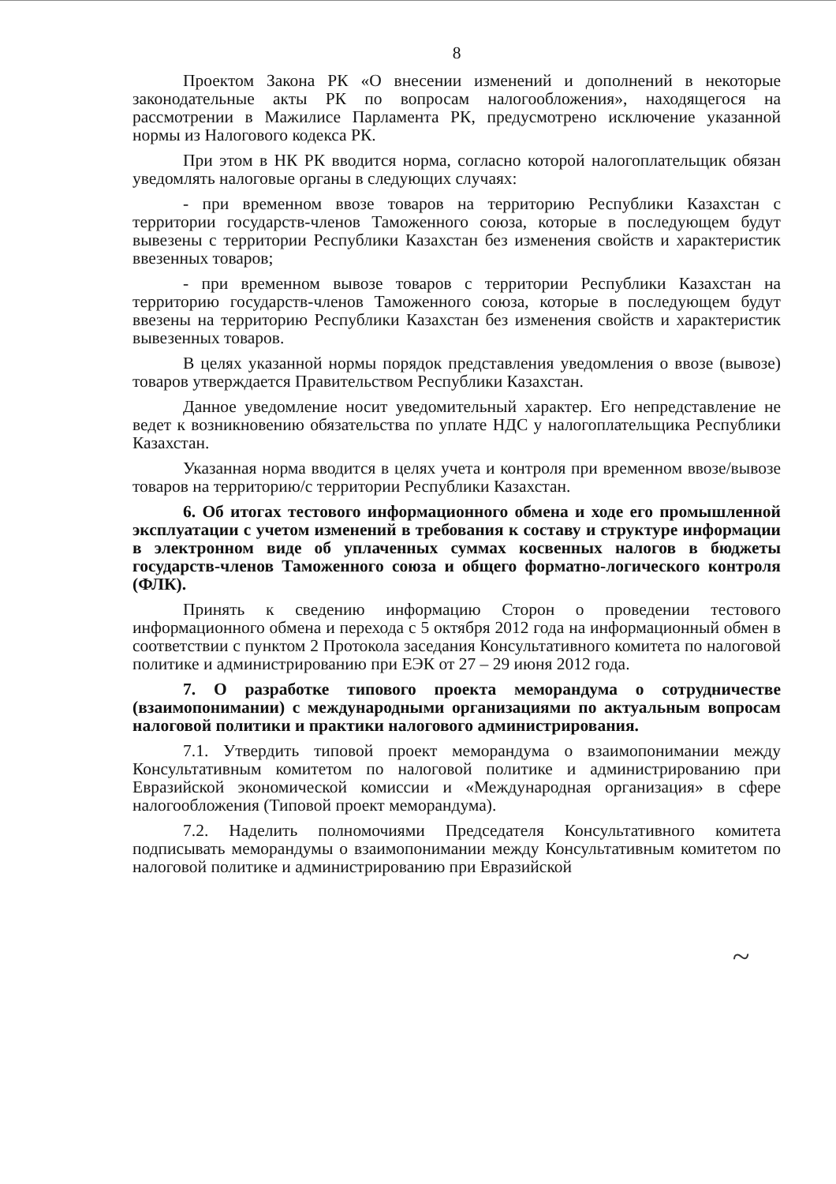8
Проектом Закона РК «О внесении изменений и дополнений в некоторые законодательные акты РК по вопросам налогообложения», находящегося на рассмотрении в Мажилисе Парламента РК, предусмотрено исключение указанной нормы из Налогового кодекса РК.
При этом в НК РК вводится норма, согласно которой налогоплательщик обязан уведомлять налоговые органы в следующих случаях:
- при временном ввозе товаров на территорию Республики Казахстан с территории государств-членов Таможенного союза, которые в последующем будут вывезены с территории Республики Казахстан без изменения свойств и характеристик ввезенных товаров;
- при временном вывозе товаров с территории Республики Казахстан на территорию государств-членов Таможенного союза, которые в последующем будут ввезены на территорию Республики Казахстан без изменения свойств и характеристик вывезенных товаров.
В целях указанной нормы порядок представления уведомления о ввозе (вывозе) товаров утверждается Правительством Республики Казахстан.
Данное уведомление носит уведомительный характер. Его непредставление не ведет к возникновению обязательства по уплате НДС у налогоплательщика Республики Казахстан.
Указанная норма вводится в целях учета и контроля при временном ввозе/вывозе товаров на территорию/с территории Республики Казахстан.
6. Об итогах тестового информационного обмена и ходе его промышленной эксплуатации с учетом изменений в требования к составу и структуре информации в электронном виде об уплаченных суммах косвенных налогов в бюджеты государств-членов Таможенного союза и общего форматно-логического контроля (ФЛК).
Принять к сведению информацию Сторон о проведении тестового информационного обмена и перехода с 5 октября 2012 года на информационный обмен в соответствии с пунктом 2 Протокола заседания Консультативного комитета по налоговой политике и администрированию при ЕЭК от 27 – 29 июня 2012 года.
7. О разработке типового проекта меморандума о сотрудничестве (взаимопонимании) с международными организациями по актуальным вопросам налоговой политики и практики налогового администрирования.
7.1. Утвердить типовой проект меморандума о взаимопонимании между Консультативным комитетом по налоговой политике и администрированию при Евразийской экономической комиссии и «Международная организация» в сфере налогообложения (Типовой проект меморандума).
7.2. Наделить полномочиями Председателя Консультативного комитета подписывать меморандумы о взаимопонимании между Консультативным комитетом по налоговой политике и администрированию при Евразийской
~